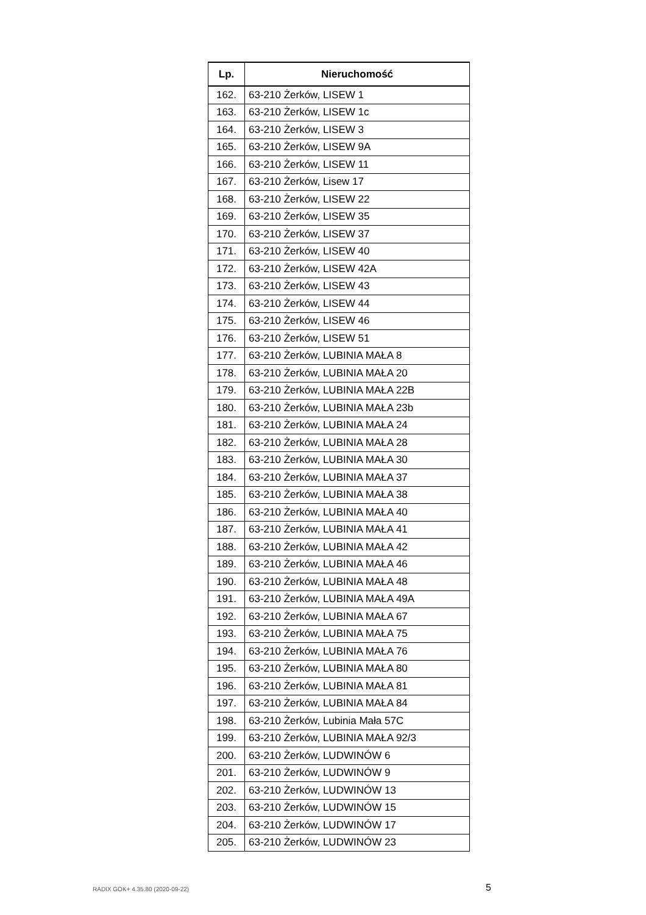| Lp. | Nieruchomość |
| --- | --- |
| 162. | 63-210 Żerków, LISEW 1 |
| 163. | 63-210 Żerków, LISEW 1c |
| 164. | 63-210 Żerków, LISEW 3 |
| 165. | 63-210 Żerków, LISEW 9A |
| 166. | 63-210 Żerków, LISEW 11 |
| 167. | 63-210 Żerków, Lisew 17 |
| 168. | 63-210 Żerków, LISEW 22 |
| 169. | 63-210 Żerków, LISEW 35 |
| 170. | 63-210 Żerków, LISEW 37 |
| 171. | 63-210 Żerków, LISEW 40 |
| 172. | 63-210 Żerków, LISEW 42A |
| 173. | 63-210 Żerków, LISEW 43 |
| 174. | 63-210 Żerków, LISEW 44 |
| 175. | 63-210 Żerków, LISEW 46 |
| 176. | 63-210 Żerków, LISEW 51 |
| 177. | 63-210 Żerków, LUBINIA MAŁA 8 |
| 178. | 63-210 Żerków, LUBINIA MAŁA 20 |
| 179. | 63-210 Żerków, LUBINIA MAŁA 22B |
| 180. | 63-210 Żerków, LUBINIA MAŁA 23b |
| 181. | 63-210 Żerków, LUBINIA MAŁA 24 |
| 182. | 63-210 Żerków, LUBINIA MAŁA 28 |
| 183. | 63-210 Żerków, LUBINIA MAŁA 30 |
| 184. | 63-210 Żerków, LUBINIA MAŁA 37 |
| 185. | 63-210 Żerków, LUBINIA MAŁA 38 |
| 186. | 63-210 Żerków, LUBINIA MAŁA 40 |
| 187. | 63-210 Żerków, LUBINIA MAŁA 41 |
| 188. | 63-210 Żerków, LUBINIA MAŁA 42 |
| 189. | 63-210 Żerków, LUBINIA MAŁA 46 |
| 190. | 63-210 Żerków, LUBINIA MAŁA 48 |
| 191. | 63-210 Żerków, LUBINIA MAŁA 49A |
| 192. | 63-210 Żerków, LUBINIA MAŁA 67 |
| 193. | 63-210 Żerków, LUBINIA MAŁA 75 |
| 194. | 63-210 Żerków, LUBINIA MAŁA 76 |
| 195. | 63-210 Żerków, LUBINIA MAŁA 80 |
| 196. | 63-210 Żerków, LUBINIA MAŁA 81 |
| 197. | 63-210 Żerków, LUBINIA MAŁA 84 |
| 198. | 63-210 Żerków, Lubinia Mała 57C |
| 199. | 63-210 Żerków, LUBINIA MAŁA 92/3 |
| 200. | 63-210 Żerków, LUDWINÓW 6 |
| 201. | 63-210 Żerków, LUDWINÓW 9 |
| 202. | 63-210 Żerków, LUDWINÓW 13 |
| 203. | 63-210 Żerków, LUDWINÓW 15 |
| 204. | 63-210 Żerków, LUDWINÓW 17 |
| 205. | 63-210 Żerków, LUDWINÓW 23 |
RADIX GOK+ 4.35.80 (2020-09-22)
5